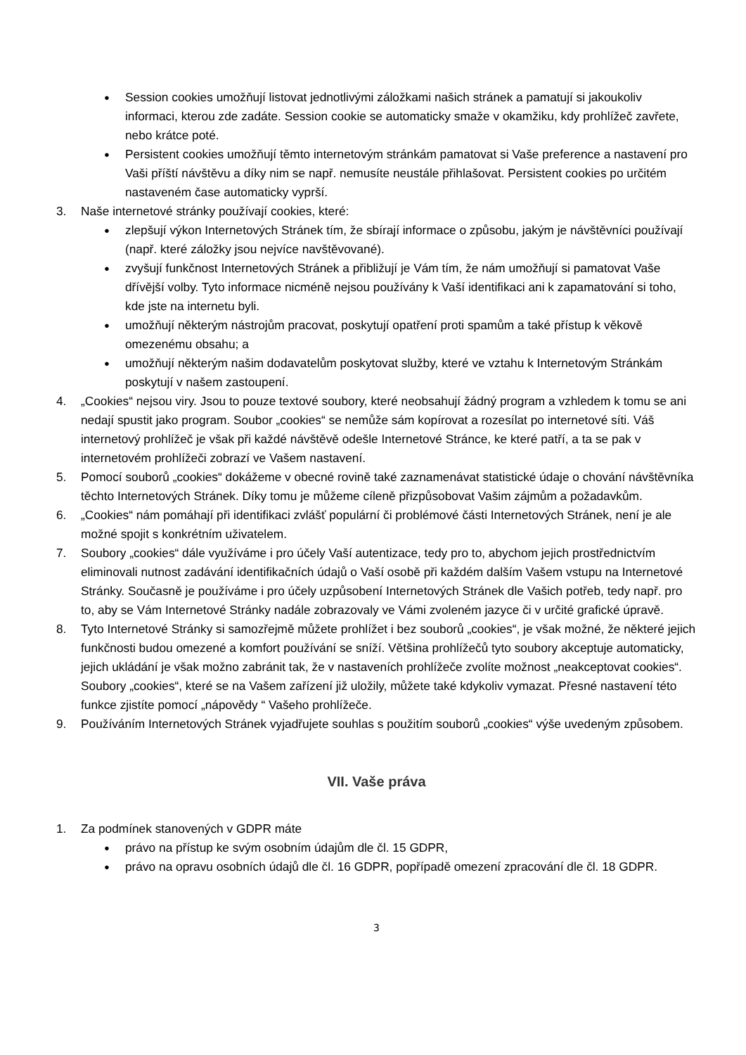●
Session cookies umožňují listovat jednotlivými záložkami našich stránek a pamatují si jakoukoliv informaci, kterou zde zadáte. Session cookie se automaticky smaže v okamžiku, kdy prohlížeč zavřete, nebo krátce poté.
●
Persistent cookies umožňují těmto internetovým stránkám pamatovat si Vaše preference a nastavení pro Vaši příští návštěvu a díky nim se např. nemusíte neustále přihlašovat. Persistent cookies po určitém nastaveném čase automaticky vyprší.
3. Naše internetové stránky používají cookies, které:
●
zlepšují výkon Internetových Stránek tím, že sbírají informace o způsobu, jakým je návštěvníci používají (např. které záložky jsou nejvíce navštěvované).
●
zvyšují funkčnost Internetových Stránek a přibližují je Vám tím, že nám umožňují si pamatovat Vaše dřívější volby. Tyto informace nicméně nejsou používány k Vaší identifikaci ani k zapamatování si toho, kde jste na internetu byli.
●
umožňují některým nástrojům pracovat, poskytují opatření proti spamům a také přístup k věkově omezenému obsahu; a
●
umožňují některým našim dodavatelům poskytovat služby, které ve vztahu k Internetovým Stránkám poskytují v našem zastoupení.
4. „Cookies“ nejsou viry. Jsou to pouze textové soubory, které neobsahují žádný program a vzhledem k tomu se ani nedají spustit jako program. Soubor „cookies“ se nemůže sám kopírovat a rozesílat po internetové síti. Váš internetový prohlížeč je však při každé návštěvě odešle Internetové Stránce, ke které patří, a ta se pak v internetovém prohlížeči zobrazí ve Vašem nastavení.
5. Pomocí souborů „cookies“ dokážeme v obecné rovině také zaznamenávat statistické údaje o chování návštěvníka těchto Internetových Stránek. Díky tomu je můžeme cíleně přizpůsobovat Vašim zájmům a požadavkům.
6. „Cookies“ nám pomáhají při identifikaci zvlášť populární či problémové části Internetových Stránek, není je ale možné spojit s konkrétním uživatelem.
7. Soubory „cookies“ dále využíváme i pro účely Vaší autentizace, tedy pro to, abychom jejich prostřednictvím eliminovali nutnost zadávání identifikačních údajů o Vaší osobě při každém dalším Vašem vstupu na Internetové Stránky. Současně je používáme i pro účely uzpůsobení Internetových Stránek dle Vašich potřeb, tedy např. pro to, aby se Vám Internetové Stránky nadále zobrazovaly ve Vámi zvoleném jazyce či v určité grafické úpravě.
8. Tyto Internetové Stránky si samozřejmě můžete prohlížet i bez souborů „cookies“, je však možné, že některé jejich funkčnosti budou omezené a komfort používání se sníží. Většina prohlížečů tyto soubory akceptuje automaticky, jejich ukládání je však možno zabránit tak, že v nastaveních prohlížeče zvolíte možnost „neakceptovat cookies“. Soubory „cookies“, které se na Vašem zařízení již uložily, můžete také kdykoliv vymazat. Přesné nastavení této funkce zjistíte pomocí „nápovědy “ Vašeho prohlížeče.
9. Používáním Internetových Stránek vyjadřujete souhlas s použitím souborů „cookies“ výše uvedeným způsobem.
VII. Vaše práva
1. Za podmínek stanovených v GDPR máte
●
právo na přístup ke svým osobním údajům dle čl. 15 GDPR,
●
právo na opravu osobních údajů dle čl. 16 GDPR, popřípadě omezení zpracování dle čl. 18 GDPR.
3